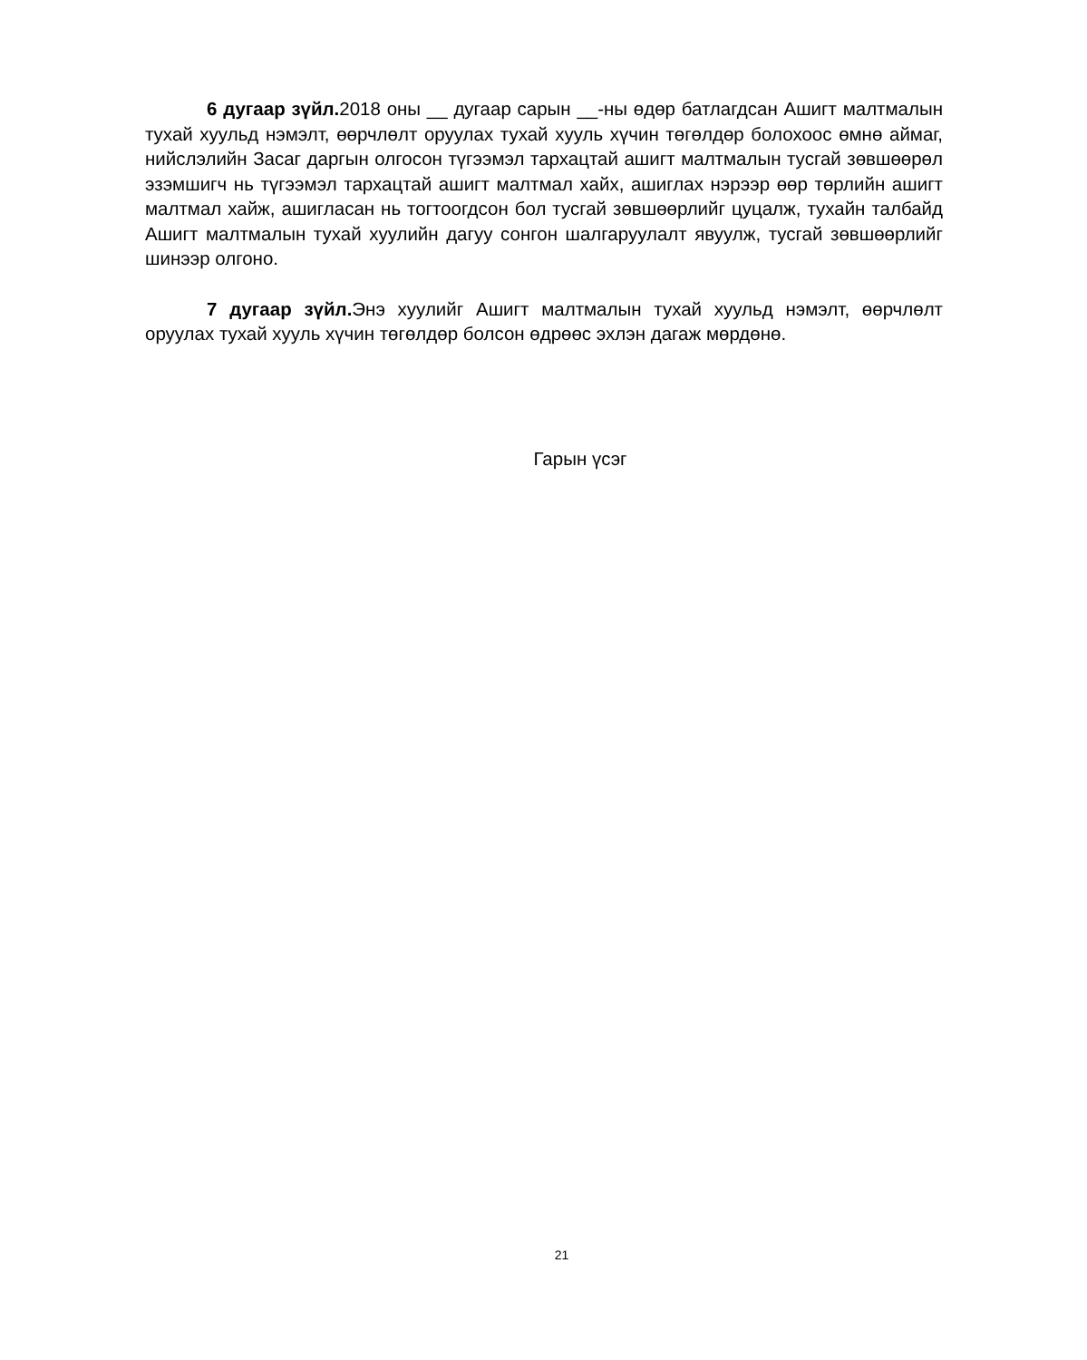6 дугаар зүйл. 2018 оны __ дугаар сарын __-ны өдөр батлагдсан Ашигт малтмалын тухай хуульд нэмэлт, өөрчлөлт оруулах тухай хууль хүчин төгөлдөр болохоос өмнө аймаг, нийслэлийн Засаг даргын олгосон түгээмэл тархацтай ашигт малтмалын тусгай зөвшөөрөл эзэмшигч нь түгээмэл тархацтай ашигт малтмал хайх, ашиглах нэрээр өөр төрлийн ашигт малтмал хайж, ашигласан нь тогтоогдсон бол тусгай зөвшөөрлийг цуцалж, тухайн талбайд Ашигт малтмалын тухай хуулийн дагуу сонгон шалгаруулалт явуулж, тусгай зөвшөөрлийг шинээр олгоно.
7 дугаар зүйл. Энэ хуулийг Ашигт малтмалын тухай хуульд нэмэлт, өөрчлөлт оруулах тухай хууль хүчин төгөлдөр болсон өдрөөс эхлэн дагаж мөрдөнө.
Гарын үсэг
21